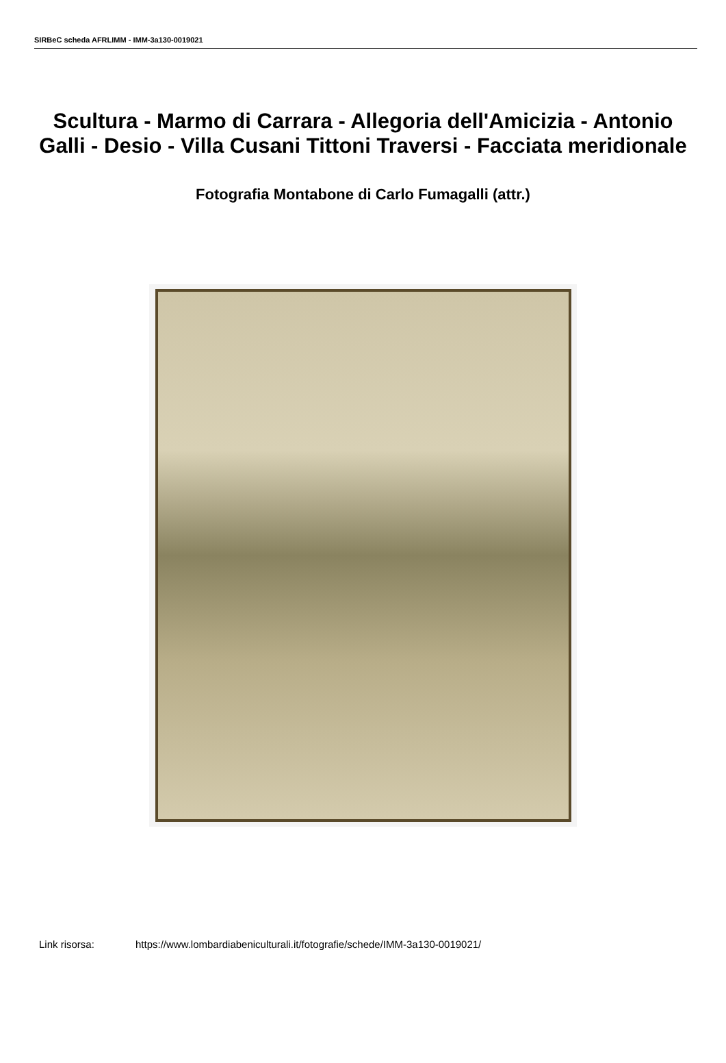SIRBeC scheda AFRLIMM - IMM-3a130-0019021
Scultura - Marmo di Carrara - Allegoria dell'Amicizia - Antonio Galli - Desio - Villa Cusani Tittoni Traversi - Facciata meridionale
Fotografia Montabone di Carlo Fumagalli (attr.)
Link risorsa: https://www.lombardiabeniculturali.it/fotografie/schede/IMM-3a130-0019021/